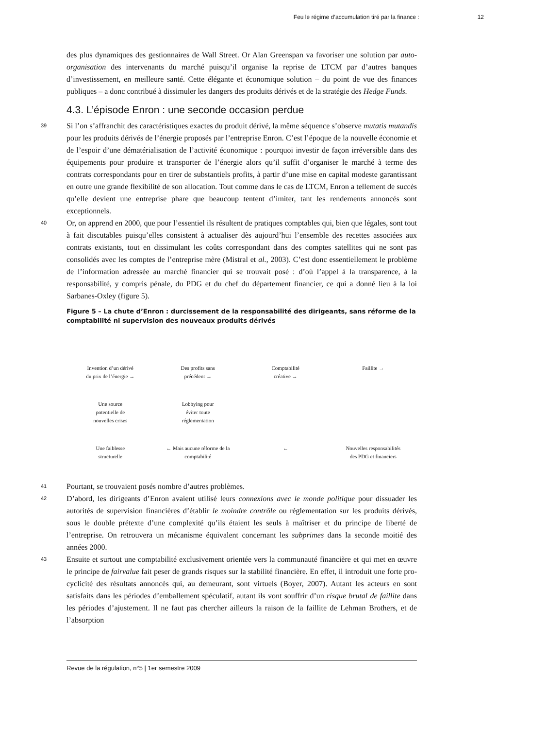Feu le régime d’accumulation tiré par la finance : 12
des plus dynamiques des gestionnaires de Wall Street. Or Alan Greenspan va favoriser une solution par auto-organisation des intervenants du marché puisqu’il organise la reprise de LTCM par d’autres banques d’investissement, en meilleure santé. Cette élégante et économique solution – du point de vue des finances publiques – a donc contribué à dissimuler les dangers des produits dérivés et de la stratégie des Hedge Funds.
4.3. L’épisode Enron : une seconde occasion perdue
39 Si l’on s’affranchit des caractéristiques exactes du produit dérivé, la même séquence s’observe mutatis mutandis pour les produits dérivés de l’énergie proposés par l’entreprise Enron. C’est l’époque de la nouvelle économie et de l’espoir d’une dématérialisation de l’activité économique : pourquoi investir de façon irréversible dans des équipements pour produire et transporter de l’énergie alors qu’il suffit d’organiser le marché à terme des contrats correspondants pour en tirer de substantiels profits, à partir d’une mise en capital modeste garantissant en outre une grande flexibilité de son allocation. Tout comme dans le cas de LTCM, Enron a tellement de succès qu’elle devient une entreprise phare que beaucoup tentent d’imiter, tant les rendements annoncés sont exceptionnels.
40 Or, on apprend en 2000, que pour l’essentiel ils résultent de pratiques comptables qui, bien que légales, sont tout à fait discutables puisqu’elles consistent à actualiser dès aujourd’hui l’ensemble des recettes associées aux contrats existants, tout en dissimulant les coûts correspondant dans des comptes satellites qui ne sont pas consolidés avec les comptes de l’entreprise mère (Mistral et al., 2003). C’est donc essentiellement le problème de l’information adressée au marché financier qui se trouvait posé : d’où l’appel à la transparence, à la responsabilité, y compris pénale, du PDG et du chef du département financier, ce qui a donné lieu à la loi Sarbanes-Oxley (figure 5).
Figure 5 – La chute d’Enron : durcissement de la responsabilité des dirigeants, sans réforme de la comptabilité ni supervision des nouveaux produits dérivés
Invention d’un dérivé
du prix de l’énergie →
Des profits sans
précédent →
Comptabilité
créative →
Faillite →
Une source
potentielle de
nouvelles crises
Lobbying pour
éviter toute
réglementation
Une faiblesse
structurelle
← Mais aucune réforme de la
comptabilité
←
Nouvelles responsabilités
des PDG et financiers
41 Pourtant, se trouvaient posés nombre d’autres problèmes.
42 D’abord, les dirigeants d’Enron avaient utilisé leurs connexions avec le monde politique pour dissuader les autorités de supervision financières d’établir le moindre contrôle ou réglementation sur les produits dérivés, sous le double prétexte d’une complexité qu’ils étaient les seuls à maîtriser et du principe de liberté de l’entreprise. On retrouvera un mécanisme équivalent concernant les subprimes dans la seconde moitié des années 2000.
43 Ensuite et surtout une comptabilité exclusivement orientée vers la communauté financière et qui met en œuvre le principe de fairvalue fait peser de grands risques sur la stabilité financière. En effet, il introduit une forte pro-cyclicité des résultats annoncés qui, au demeurant, sont virtuels (Boyer, 2007). Autant les acteurs en sont satisfaits dans les périodes d’emballement spéculatif, autant ils vont souffrir d’un risque brutal de faillite dans les périodes d’ajustement. Il ne faut pas chercher ailleurs la raison de la faillite de Lehman Brothers, et de l’absorption
Revue de la régulation, n°5 | 1er semestre 2009